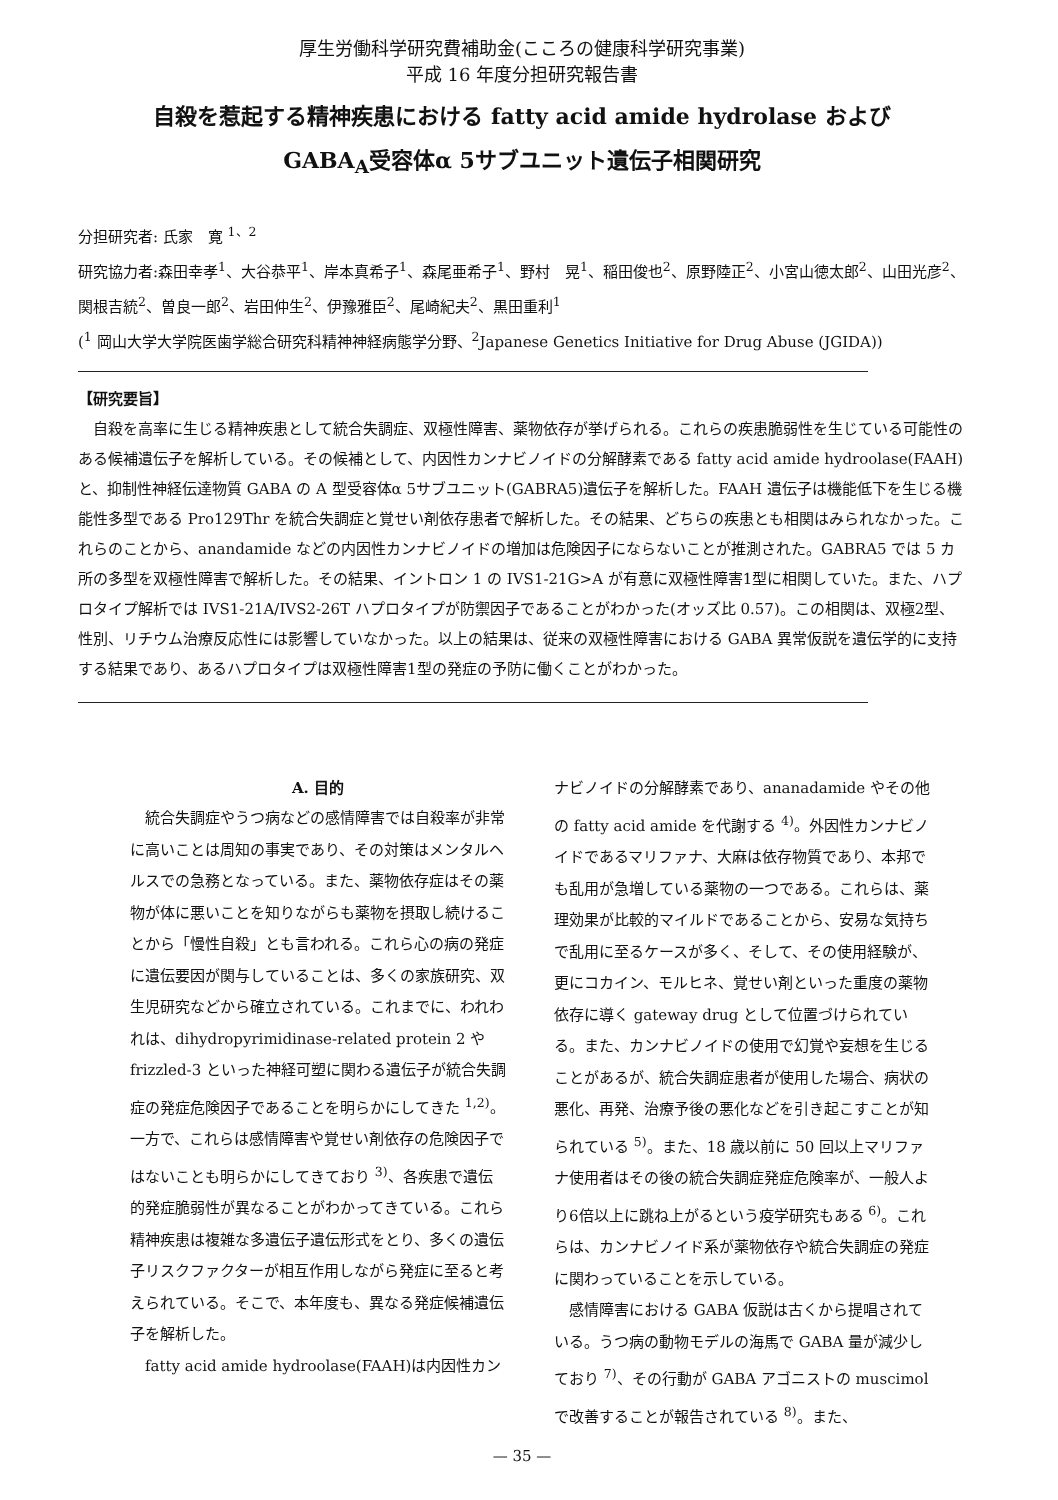厚生労働科学研究費補助金(こころの健康科学研究事業)
平成 16 年度分担研究報告書
自殺を惹起する精神疾患における fatty acid amide hydrolase および
GABA<sub>A</sub>受容体α 5サブユニット遺伝子相関研究
分担研究者: 氏家　寛 <sup>1、2</sup>
研究協力者:森田幸孝<sup>1</sup>、大谷恭平<sup>1</sup>、岸本真希子<sup>1</sup>、森尾亜希子<sup>1</sup>、野村　晃<sup>1</sup>、稲田俊也<sup>2</sup>、原野陸正<sup>2</sup>、小宮山徳太郎<sup>2</sup>、山田光彦<sup>2</sup>、関根吉統<sup>2</sup>、曽良一郎<sup>2</sup>、岩田仲生<sup>2</sup>、伊豫雅臣<sup>2</sup>、尾崎紀夫<sup>2</sup>、黒田重利<sup>1</sup>
(<sup>1</sup> 岡山大学大学院医歯学総合研究科精神神経病態学分野、<sup>2</sup>Japanese Genetics Initiative for Drug Abuse (JGIDA))
【研究要旨】
自殺を高率に生じる精神疾患として統合失調症、双極性障害、薬物依存が挙げられる。これらの疾患脆弱性を生じている可能性のある候補遺伝子を解析している。その候補として、内因性カンナビノイドの分解酵素である fatty acid amide hydroolase(FAAH)と、抑制性神経伝達物質 GABA の A 型受容体α 5サブユニット(GABRA5)遺伝子を解析した。FAAH 遺伝子は機能低下を生じる機能性多型である Pro129Thr を統合失調症と覚せい剤依存患者で解析した。その結果、どちらの疾患とも相関はみられなかった。これらのことから、anandamide などの内因性カンナビノイドの増加は危険因子にならないことが推測された。GABRA5 では 5 カ所の多型を双極性障害で解析した。その結果、イントロン 1 の IVS1-21G>A が有意に双極性障害1型に相関していた。また、ハプロタイプ解析では IVS1-21A/IVS2-26T ハプロタイプが防禦因子であることがわかった(オッズ比 0.57)。この相関は、双極2型、性別、リチウム治療反応性には影響していなかった。以上の結果は、従来の双極性障害における GABA 異常仮説を遺伝学的に支持する結果であり、あるハプロタイプは双極性障害1型の発症の予防に働くことがわかった。
A. 目的
統合失調症やうつ病などの感情障害では自殺率が非常に高いことは周知の事実であり、その対策はメンタルヘルスでの急務となっている。また、薬物依存症はその薬物が体に悪いことを知りながらも薬物を摂取し続けることから「慢性自殺」とも言われる。これら心の病の発症に遺伝要因が関与していることは、多くの家族研究、双生児研究などから確立されている。これまでに、われわれは、dihydropyrimidinase-related protein 2 や frizzled-3 といった神経可塑に関わる遺伝子が統合失調症の発症危険因子であることを明らかにしてきた <sup>1,2)</sup>。一方で、これらは感情障害や覚せい剤依存の危険因子ではないことも明らかにしてきており <sup>3)</sup>、各疾患で遺伝的発症脆弱性が異なることがわかってきている。これら精神疾患は複雑な多遺伝子遺伝形式をとり、多くの遺伝子リスクファクターが相互作用しながら発症に至ると考えられている。そこで、本年度も、異なる発症候補遺伝子を解析した。
fatty acid amide hydroolase(FAAH)は内因性カン
ナビノイドの分解酵素であり、ananadamide やその他の fatty acid amide を代謝する <sup>4)</sup>。外因性カンナビノイドであるマリファナ、大麻は依存物質であり、本邦でも乱用が急増している薬物の一つである。これらは、薬理効果が比較的マイルドであることから、安易な気持ちで乱用に至るケースが多く、そして、その使用経験が、更にコカイン、モルヒネ、覚せい剤といった重度の薬物依存に導く gateway drug として位置づけられている。また、カンナビノイドの使用で幻覚や妄想を生じることがあるが、統合失調症患者が使用した場合、病状の悪化、再発、治療予後の悪化などを引き起こすことが知られている <sup>5)</sup>。また、18 歳以前に 50 回以上マリファナ使用者はその後の統合失調症発症危険率が、一般人より6倍以上に跳ね上がるという疫学研究もある <sup>6)</sup>。これらは、カンナビノイド系が薬物依存や統合失調症の発症に関わっていることを示している。
感情障害における GABA 仮説は古くから提唱されている。うつ病の動物モデルの海馬で GABA 量が減少しており <sup>7)</sup>、その行動が GABA アゴニストの muscimol で改善することが報告されている <sup>8)</sup>。また、
— 35 —